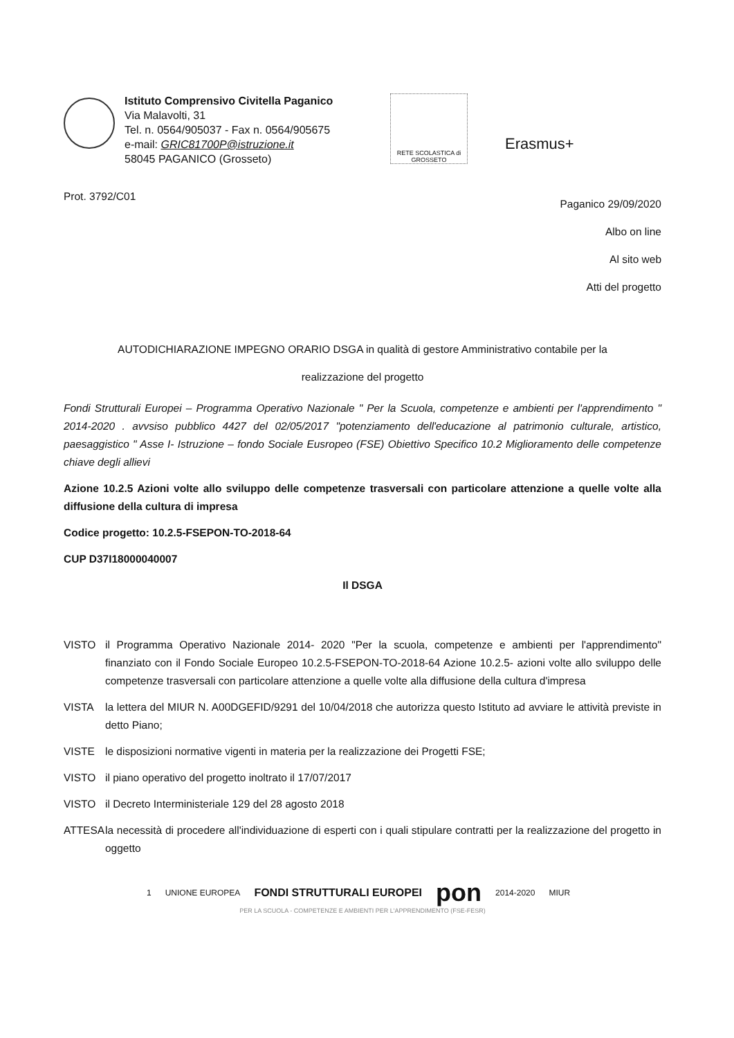Istituto Comprensivo Civitella Paganico
Via Malavolti, 31
Tel. n. 0564/905037 - Fax n. 0564/905675
e-mail: GRIC81700P@istruzione.it
58045 PAGANICO (Grosseto)
RETE SCOLASTICA di GROSSETO
Erasmus+
Prot. 3792/C01
Paganico 29/09/2020
Albo on line
Al sito web
Atti del progetto
AUTODICHIARAZIONE IMPEGNO ORARIO DSGA in qualità di gestore Amministrativo contabile per la
realizzazione del progetto
Fondi Strutturali Europei – Programma Operativo Nazionale " Per la Scuola, competenze e ambienti per l'apprendimento " 2014-2020 . avvsiso pubblico 4427 del 02/05/2017 "potenziamento dell'educazione al patrimonio culturale, artistico, paesaggistico " Asse I- Istruzione – fondo Sociale Eusropeo (FSE) Obiettivo Specifico 10.2 Miglioramento delle competenze chiave degli allievi
Azione 10.2.5 Azioni volte allo sviluppo delle competenze trasversali con particolare attenzione a quelle volte alla diffusione della cultura di impresa
Codice progetto: 10.2.5-FSEPON-TO-2018-64
CUP D37I18000040007
Il DSGA
VISTO il Programma Operativo Nazionale 2014- 2020 "Per la scuola, competenze e ambienti per l'apprendimento" finanziato con il Fondo Sociale Europeo 10.2.5-FSEPON-TO-2018-64 Azione 10.2.5- azioni volte allo sviluppo delle competenze trasversali con particolare attenzione a quelle volte alla diffusione della cultura d'impresa
VISTA la lettera del MIUR N. A00DGEFID/9291 del 10/04/2018 che autorizza questo Istituto ad avviare le attività previste in detto Piano;
VISTE le disposizioni normative vigenti in materia per la realizzazione dei Progetti FSE;
VISTO il piano operativo del progetto inoltrato il 17/07/2017
VISTO il Decreto Interministeriale 129 del 28 agosto 2018
ATTESA la necessità di procedere all'individuazione di esperti con i quali stipulare contratti per la realizzazione del progetto in oggetto
1 UNIONE EUROPEA FONDI STRUTTURALI EUROPEI pon 2014-2020 MIUR
PER LA SCUOLA - COMPETENZE E AMBIENTI PER L'APPRENDIMENTO (FSE-FESR)